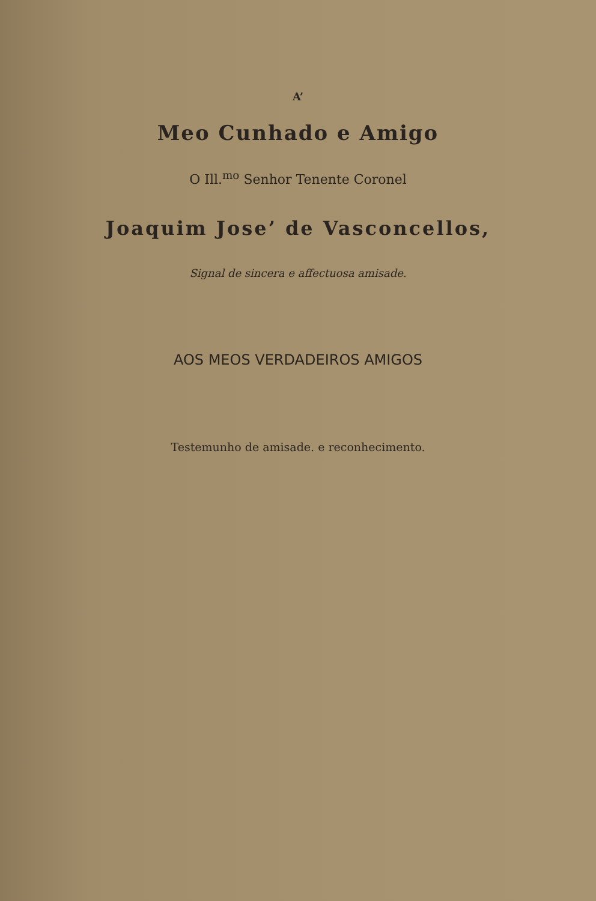A’
Meo Cunhado e Amigo
O Ill.<sup>mo</sup> Senhor Tenente Coronel
Joaquim Jose’ de Vasconcellos,
Signal de sincera e affectuosa amisade.
AOS MEOS VERDADEIROS AMIGOS
Testemunho de amisade. e reconhecimento.